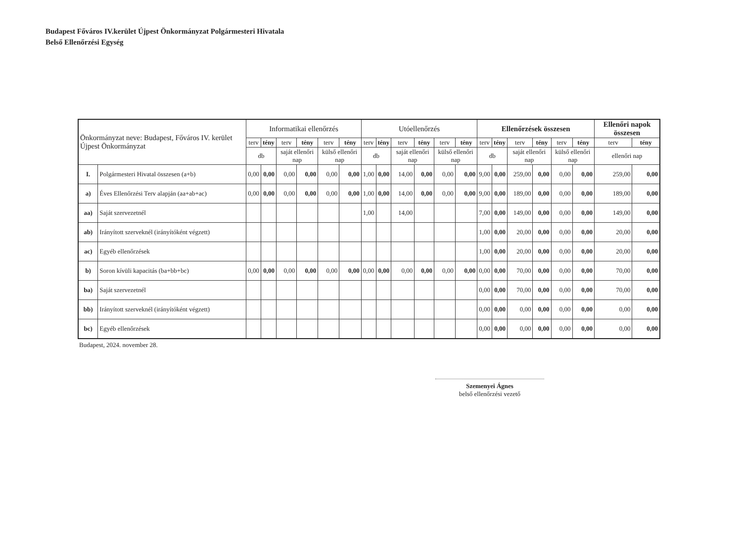Budapest Főváros IV.kerület Újpest Önkormányzat Polgármesteri Hivatala
Belső Ellenőrzési Egység
| Önkormányzat neve: Budapest, Főváros IV. kerület Újpest Önkormányzat | | Informatikai ellenőrzés | | | | | | Utóellenőrzés | | | | | | Ellenőrzések összesen | | | | | | Ellenőri napok összesen | |
| --- | --- | --- | --- | --- | --- | --- | --- | --- | --- | --- | --- | --- | --- | --- | --- | --- | --- | --- | --- | --- | --- |
| | | terv | tény | terv | tény | terv | tény | terv | tény | terv | tény | terv | tény | terv | tény | terv | tény | terv | tény | terv | tény |
| | | db | | saját ellenőri nap | | külső ellenőri nap | | db | | saját ellenőri nap | | külső ellenőri nap | | db | | saját ellenőri nap | | külső ellenőri nap | | ellenőri nap | |
| I. | Polgármesteri Hivatal összesen (a+b) | 0,00 | 0,00 | 0,00 | 0,00 | 0,00 | 0,00 | 1,00 | 0,00 | 14,00 | 0,00 | 0,00 | 0,00 | 9,00 | 0,00 | 259,00 | 0,00 | 0,00 | 0,00 | 259,00 | 0,00 |
| a) | Éves Ellenőrzési Terv alapján (aa+ab+ac) | 0,00 | 0,00 | 0,00 | 0,00 | 0,00 | 0,00 | 1,00 | 0,00 | 14,00 | 0,00 | 0,00 | 0,00 | 9,00 | 0,00 | 189,00 | 0,00 | 0,00 | 0,00 | 189,00 | 0,00 |
| aa) | Saját szervezetnél | | | | | | | 1,00 | | 14,00 | | | | 7,00 | 0,00 | 149,00 | 0,00 | 0,00 | 0,00 | 149,00 | 0,00 |
| ab) | Irányított szerveknél (irányítóként végzett) | | | | | | | | | | | | | 1,00 | 0,00 | 20,00 | 0,00 | 0,00 | 0,00 | 20,00 | 0,00 |
| ac) | Egyéb ellenőrzések | | | | | | | | | | | | | 1,00 | 0,00 | 20,00 | 0,00 | 0,00 | 0,00 | 20,00 | 0,00 |
| b) | Soron kívüli kapacitás (ba+bb+bc) | 0,00 | 0,00 | 0,00 | 0,00 | 0,00 | 0,00 | 0,00 | 0,00 | 0,00 | 0,00 | 0,00 | 0,00 | 0,00 | 0,00 | 70,00 | 0,00 | 0,00 | 0,00 | 70,00 | 0,00 |
| ba) | Saját szervezetnél | | | | | | | | | | | | | 0,00 | 0,00 | 70,00 | 0,00 | 0,00 | 0,00 | 70,00 | 0,00 |
| bb) | Irányított szerveknél (irányítóként végzett) | | | | | | | | | | | | | 0,00 | 0,00 | 0,00 | 0,00 | 0,00 | 0,00 | 0,00 | 0,00 |
| bc) | Egyéb ellenőrzések | | | | | | | | | | | | | 0,00 | 0,00 | 0,00 | 0,00 | 0,00 | 0,00 | 0,00 | 0,00 |
Budapest, 2024. november 28.
Szemenyei Ágnes
belső ellenőrzési vezető